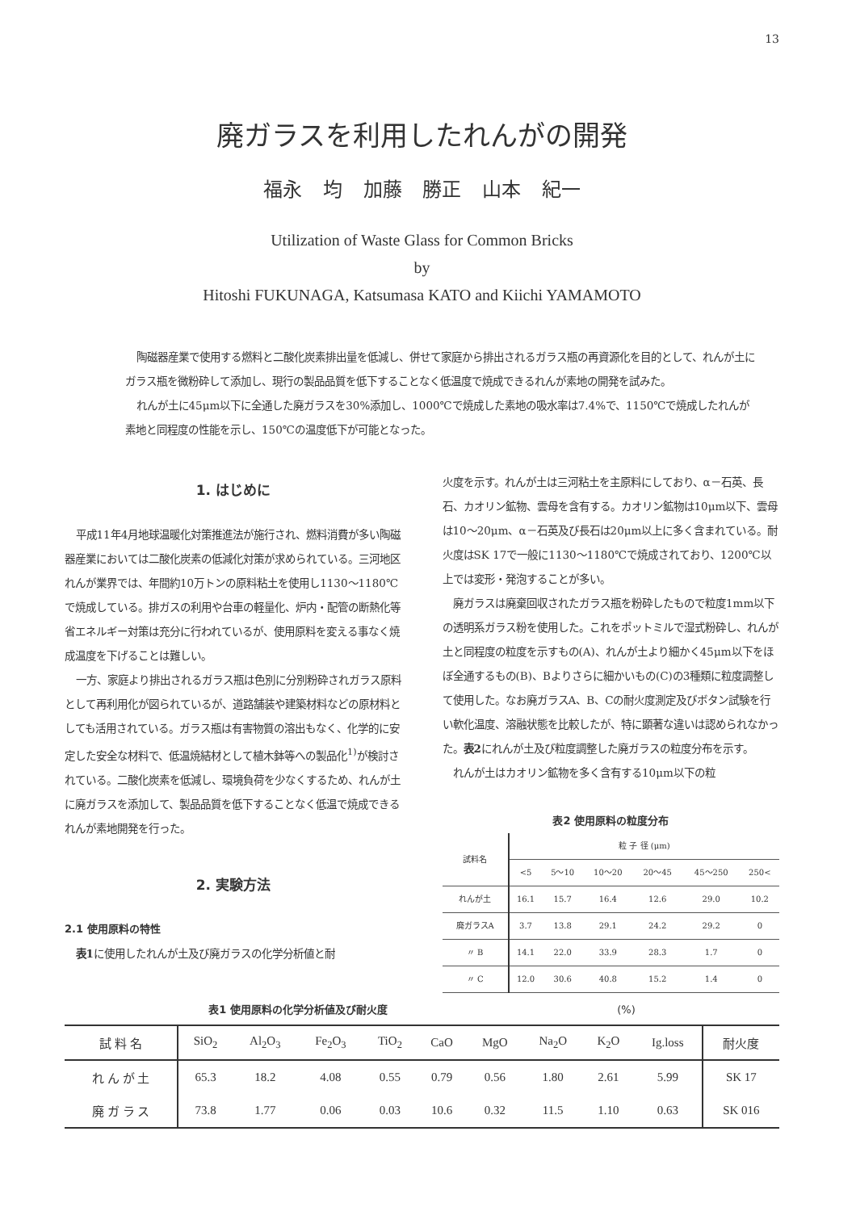13
廃ガラスを利用したれんがの開発
福永 均 加藤 勝正 山本 紀一
Utilization of Waste Glass for Common Bricks
by
Hitoshi FUKUNAGA, Katsumasa KATO and Kiichi YAMAMOTO
陶磁器産業で使用する燃料と二酸化炭素排出量を低減し、併せて家庭から排出されるガラス瓶の再資源化を目的として、れんが土にガラス瓶を微粉砕して添加し、現行の製品品質を低下することなく低温度で焼成できるれんが素地の開発を試みた。
れんが土に45μm以下に全通した廃ガラスを30%添加し、1000℃で焼成した素地の吸水率は7.4%で、1150℃で焼成したれんが素地と同程度の性能を示し、150℃の温度低下が可能となった。
1. はじめに
平成11年4月地球温暖化対策推進法が施行され、燃料消費が多い陶磁器産業においては二酸化炭素の低減化対策が求められている。三河地区れんが業界では、年間約10万トンの原料粘土を使用し1130～1180℃で焼成している。排ガスの利用や台車の軽量化、炉内・配管の断熱化等省エネルギー対策は充分に行われているが、使用原料を変える事なく焼成温度を下げることは難しい。
一方、家庭より排出されるガラス瓶は色別に分別粉砕されガラス原料として再利用化が図られているが、道路舗装や建築材料などの原材料としても活用されている。ガラス瓶は有害物質の溶出もなく、化学的に安定した安全な材料で、低温焼結材として植木鉢等への製品化<sup>1)</sup>が検討されている。二酸化炭素を低減し、環境負荷を少なくするため、れんが土に廃ガラスを添加して、製品品質を低下することなく低温で焼成できるれんが素地開発を行った。
2. 実験方法
2.1 使用原料の特性
表1に使用したれんが土及び廃ガラスの化学分析値と耐
火度を示す。れんが土は三河粘土を主原料にしており、α－石英、長石、カオリン鉱物、雲母を含有する。カオリン鉱物は10μm以下、雲母は10～20μm、α－石英及び長石は20μm以上に多く含まれている。耐火度はSK 17で一般に1130～1180℃で焼成されており、1200℃以上では変形・発泡することが多い。
廃ガラスは廃棄回収されたガラス瓶を粉砕したもので粒度1mm以下の透明系ガラス粉を使用した。これをポットミルで湿式粉砕し、れんが土と同程度の粒度を示すもの(A)、れんが土より細かく45μm以下をほぼ全通するもの(B)、Bよりさらに細かいもの(C)の3種類に粒度調整して使用した。なお廃ガラスA、B、Cの耐火度測定及びボタン試験を行い軟化温度、溶融状態を比較したが、特に顕著な違いは認められなかった。表2にれんが土及び粒度調整した廃ガラスの粒度分布を示す。
れんが土はカオリン鉱物を多く含有する10μm以下の粒
表2 使用原料の粒度分布
| 試料名 | 粒 子 径 (μm) | | | | | |
| --- | --- | --- | --- | --- | --- | --- |
| | <5 | 5～10 | 10～20 | 20～45 | 45～250 | 250< |
| れんが土 | 16.1 | 15.7 | 16.4 | 12.6 | 29.0 | 10.2 |
| 廃ガラスA | 3.7 | 13.8 | 29.1 | 24.2 | 29.2 | 0 |
| 〃 B | 14.1 | 22.0 | 33.9 | 28.3 | 1.7 | 0 |
| 〃 C | 12.0 | 30.6 | 40.8 | 15.2 | 1.4 | 0 |
表1 使用原料の化学分析値及び耐火度 (%)
| 試 料 名 | SiO<sub>2</sub> | Al<sub>2</sub>O<sub>3</sub> | Fe<sub>2</sub>O<sub>3</sub> | TiO<sub>2</sub> | CaO | MgO | Na<sub>2</sub>O | K<sub>2</sub>O | Ig.loss | 耐火度 |
| --- | --- | --- | --- | --- | --- | --- | --- | --- | --- | --- |
| れ ん が 土 | 65.3 | 18.2 | 4.08 | 0.55 | 0.79 | 0.56 | 1.80 | 2.61 | 5.99 | SK 17 |
| 廃 ガ ラ ス | 73.8 | 1.77 | 0.06 | 0.03 | 10.6 | 0.32 | 11.5 | 1.10 | 0.63 | SK 016 |